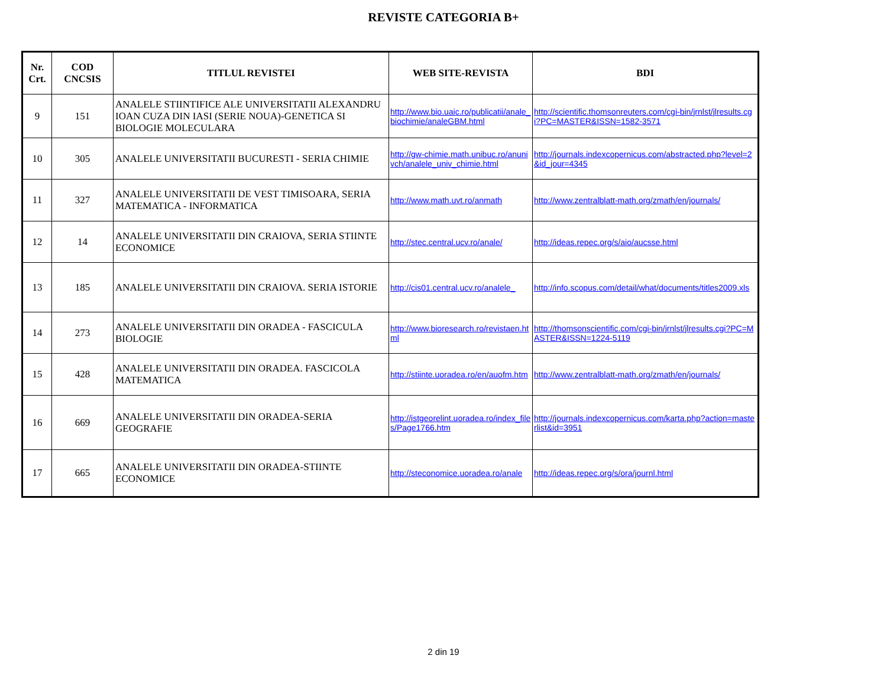REVISTE CATEGORIA B+
| Nr. Crt. | COD CNCSIS | TITLUL REVISTEI | WEB SITE-REVISTA | BDI |
| --- | --- | --- | --- | --- |
| 9 | 151 | ANALELE STIINTIFICE ALE UNIVERSITATII ALEXANDRU IOAN CUZA DIN IASI (SERIE NOUA)-GENETICA SI BIOLOGIE MOLECULARA | http://www.bio.uaic.ro/publicatii/anale_biochimie/analeGBM.html | http://scientific.thomsonreuters.com/cgi-bin/jrnlst/jlresults.cgi?PC=MASTER&ISSN=1582-3571 |
| 10 | 305 | ANALELE UNIVERSITATII BUCURESTI - SERIA CHIMIE | http://gw-chimie.math.unibuc.ro/anunivch/analele_univ_chimie.html | http://journals.indexcopernicus.com/abstracted.php?level=2&id_jour=4345 |
| 11 | 327 | ANALELE UNIVERSITATII DE VEST TIMISOARA, SERIA MATEMATICA - INFORMATICA | http://www.math.uvt.ro/anmath | http://www.zentralblatt-math.org/zmath/en/journals/ |
| 12 | 14 | ANALELE UNIVERSITATII DIN CRAIOVA, SERIA STIINTE ECONOMICE | http://stec.central.ucv.ro/anale/ | http://ideas.repec.org/s/aio/aucsse.html |
| 13 | 185 | ANALELE UNIVERSITATII DIN CRAIOVA. SERIA ISTORIE | http://cis01.central.ucv.ro/analele_ | http://info.scopus.com/detail/what/documents/titles2009.xls |
| 14 | 273 | ANALELE UNIVERSITATII DIN ORADEA - FASCICULA BIOLOGIE | http://www.bioresearch.ro/revistaen.html | http://thomsonscientific.com/cgi-bin/jrnlst/jlresults.cgi?PC=MASTER&ISSN=1224-5119 |
| 15 | 428 | ANALELE UNIVERSITATII DIN ORADEA. FASCICOLA MATEMATICA | http://stiinte.uoradea.ro/en/auofm.htm | http://www.zentralblatt-math.org/zmath/en/journals/ |
| 16 | 669 | ANALELE UNIVERSITATII DIN ORADEA-SERIA GEOGRAFIE | http://istgeorelint.uoradea.ro/index_files/Page1766.htm | http://journals.indexcopernicus.com/karta.php?action=masterlist&id=3951 |
| 17 | 665 | ANALELE UNIVERSITATII DIN ORADEA-STIINTE ECONOMICE | http://steconomice.uoradea.ro/anale | http://ideas.repec.org/s/ora/journl.html |
2 din 19